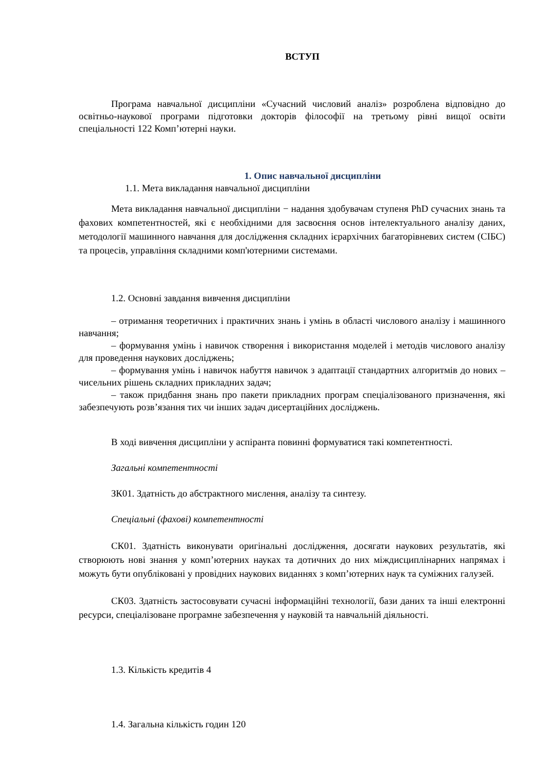ВСТУП
Програма навчальної дисципліни «Сучасний числовий аналіз» розроблена відповідно до освітньо-наукової програми підготовки докторів філософії на третьому рівні вищої освіти спеціальності 122 Комп’ютерні науки.
1. Опис навчальної дисципліни
1.1. Мета викладання навчальної дисципліни
Мета викладання навчальної дисципліни − надання здобувачам ступеня PhD сучасних знань та фахових компетентностей, які є необхідними для засвоєння основ інтелектуального аналізу даних, методології машинного навчання для дослідження складних ієрархічних багаторівневих систем (СІБС) та процесів, управління складними комп'ютерними системами.
1.2. Основні завдання вивчення дисципліни
– отримання теоретичних і практичних знань і умінь в області числового аналізу і машинного навчання;
– формування умінь і навичок створення і використання моделей і методів числового аналізу для проведення наукових досліджень;
– формування умінь і навичок набуття навичок з адаптації стандартних алгоритмів до нових – чисельних рішень складних прикладних задач;
– також придбання знань про пакети прикладних програм спеціалізованого призначення, які забезпечують розв’язання тих чи інших задач дисертаційних досліджень.
В ході вивчення дисципліни у аспіранта повинні формуватися такі компетентності.
Загальні компетентності
ЗК01. Здатність до абстрактного мислення, аналізу та синтезу.
Спеціальні (фахові) компетентності
СК01. Здатність виконувати оригінальні дослідження, досягати наукових результатів, які створюють нові знання у комп’ютерних науках та дотичних до них міждисциплінарних напрямах і можуть бути опубліковані у провідних наукових виданнях з комп’ютерних наук та суміжних галузей.
СК03. Здатність застосовувати сучасні інформаційні технології, бази даних та інші електронні ресурси, спеціалізоване програмне забезпечення у науковій та навчальній діяльності.
1.3. Кількість кредитів 4
1.4. Загальна кількість годин 120